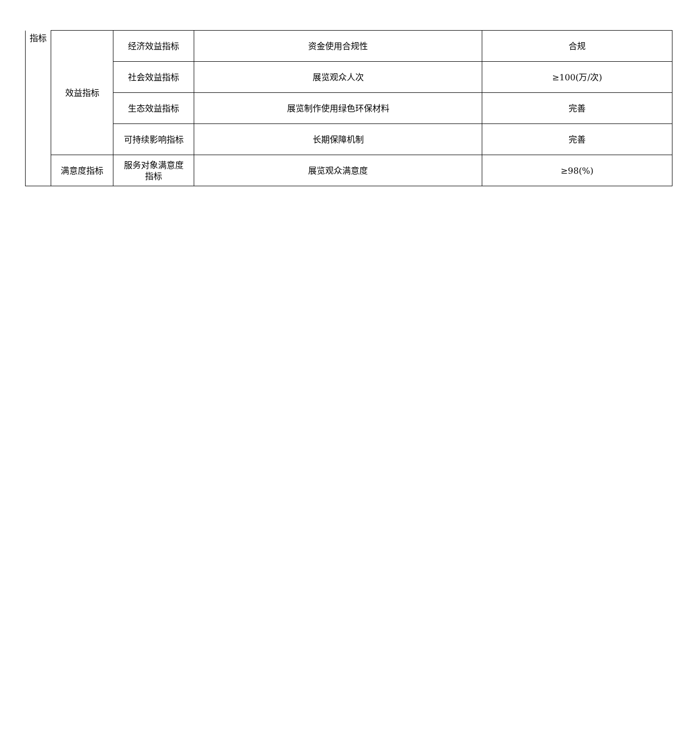| 指标 | 效益指标 | 经济效益指标 | 资金使用合规性 | 合规 |
| | | 社会效益指标 | 展览观众人次 | ≥100(万/次) |
| | | 生态效益指标 | 展览制作使用绿色环保材料 | 完善 |
| | | 可持续影响指标 | 长期保障机制 | 完善 |
| | 满意度指标 | 服务对象满意度 指标 | 展览观众满意度 | ≥98(%) |